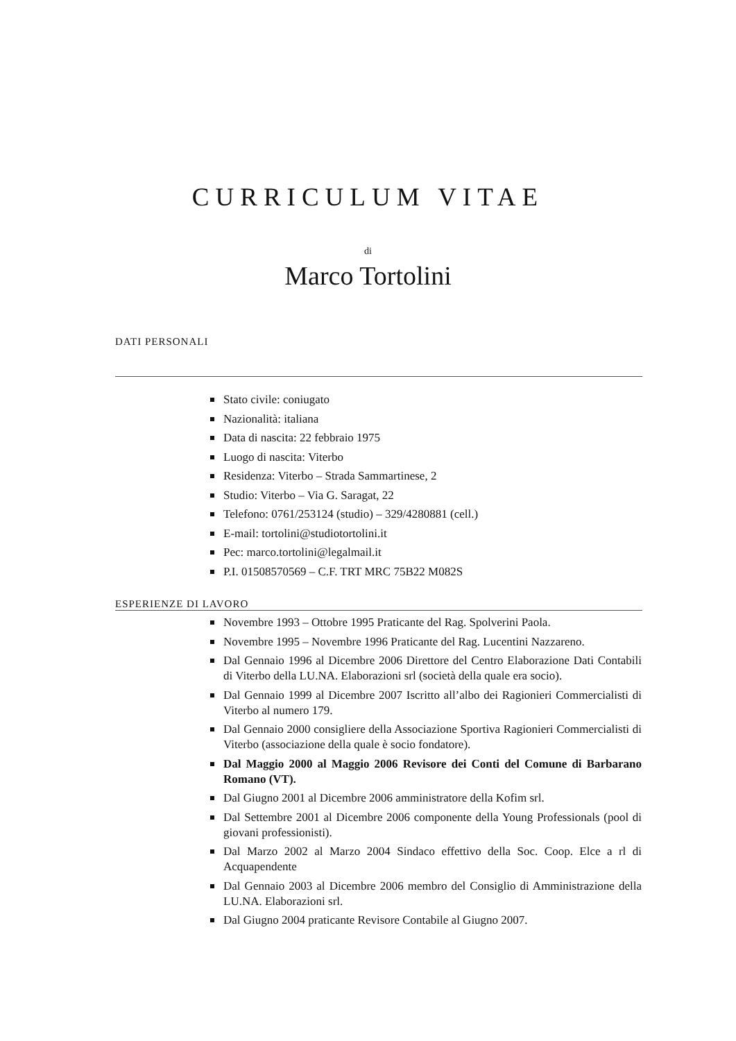CURRICULUM VITAE
di
Marco Tortolini
DATI PERSONALI
Stato civile: coniugato
Nazionalità: italiana
Data di nascita: 22 febbraio 1975
Luogo di nascita: Viterbo
Residenza: Viterbo – Strada Sammartinese, 2
Studio: Viterbo – Via G. Saragat, 22
Telefono: 0761/253124 (studio) – 329/4280881 (cell.)
E-mail: tortolini@studiotortolini.it
Pec: marco.tortolini@legalmail.it
P.I. 01508570569 – C.F. TRT MRC 75B22 M082S
ESPERIENZE DI LAVORO
Novembre 1993 – Ottobre 1995 Praticante del Rag. Spolverini Paola.
Novembre 1995 – Novembre 1996 Praticante del Rag. Lucentini Nazzareno.
Dal Gennaio 1996 al Dicembre 2006 Direttore del Centro Elaborazione Dati Contabili di Viterbo della LU.NA. Elaborazioni srl (società della quale era socio).
Dal Gennaio 1999 al Dicembre 2007 Iscritto all’albo dei Ragionieri Commercialisti di Viterbo al numero 179.
Dal Gennaio 2000 consigliere della Associazione Sportiva Ragionieri Commercialisti di Viterbo (associazione della quale è socio fondatore).
Dal Maggio 2000 al Maggio 2006 Revisore dei Conti del Comune di Barbarano Romano (VT).
Dal Giugno 2001 al Dicembre 2006 amministratore della Kofim srl.
Dal Settembre 2001 al Dicembre 2006 componente della Young Professionals (pool di giovani professionisti).
Dal Marzo 2002 al Marzo 2004 Sindaco effettivo della Soc. Coop. Elce a rl di Acquapendente
Dal Gennaio 2003 al Dicembre 2006 membro del Consiglio di Amministrazione della LU.NA. Elaborazioni srl.
Dal Giugno 2004 praticante Revisore Contabile al Giugno 2007.